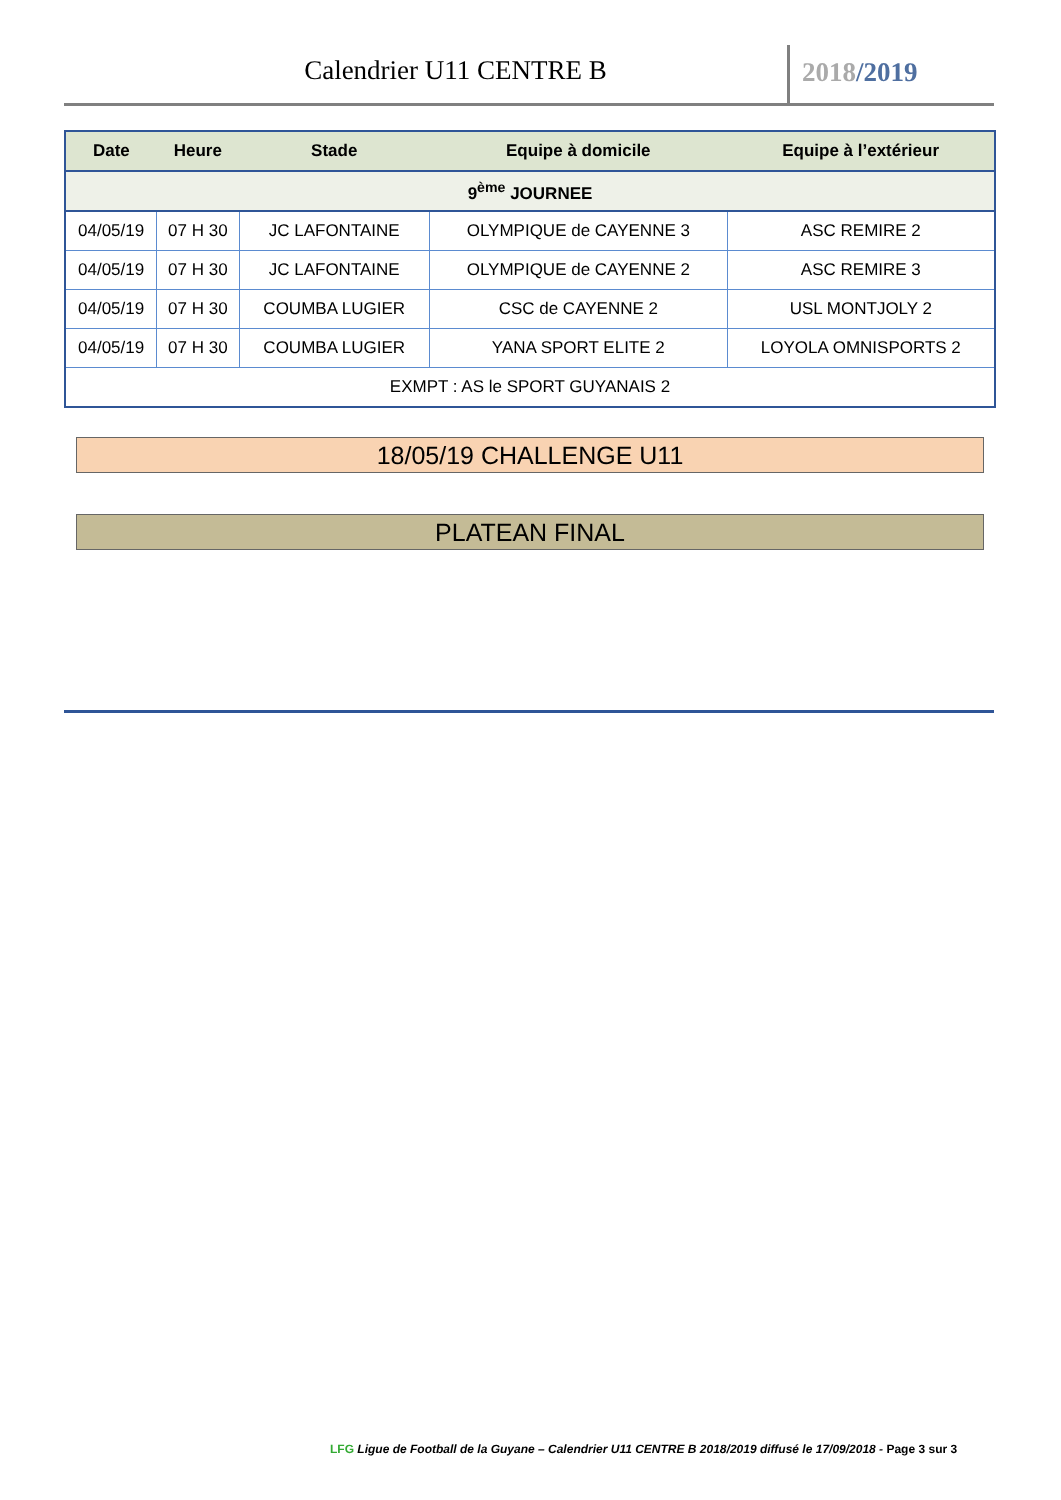Calendrier U11 CENTRE B 2018/2019
| Date | Heure | Stade | Equipe à domicile | Equipe à l’extérieur |
| --- | --- | --- | --- | --- |
| 9<sup>ème</sup> JOURNEE | | | | |
| 04/05/19 | 07 H 30 | JC LAFONTAINE | OLYMPIQUE de CAYENNE 3 | ASC REMIRE 2 |
| 04/05/19 | 07 H 30 | JC LAFONTAINE | OLYMPIQUE de CAYENNE 2 | ASC REMIRE 3 |
| 04/05/19 | 07 H 30 | COUMBA LUGIER | CSC de CAYENNE 2 | USL MONTJOLY 2 |
| 04/05/19 | 07 H 30 | COUMBA LUGIER | YANA SPORT ELITE 2 | LOYOLA OMNISPORTS 2 |
| EXMPT : AS le SPORT GUYANAIS 2 | | | | |
18/05/19 CHALLENGE U11
PLATEAN FINAL
LFG Ligue de Football de la Guyane – Calendrier U11 CENTRE B 2018/2019 diffusé le 17/09/2018 - Page 3 sur 3